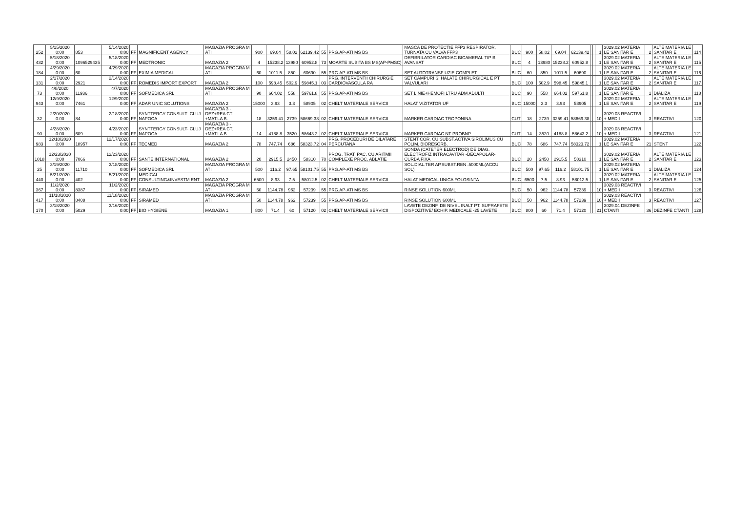| 252 | 5/15/2020 0:00 | 853 | 5/14/2020 0:00 | FF | MAGNIFICENT AGENCY | MAGAZIA PROGRA M ATI | 900 | 69.04 | 58.02 | 62139.42 | 55 | PRG.AP-ATI MS BS | MASCA DE PROTECTIE FFP3 RESPIRATOR, TURNATA CU VALVA FFP3 | BUC | 900 | 58.02 | 69.04 | 62139.42 | | | 1 | 3029.02 MATERIA LE SANITAR E | 2 | ALTE MATERIA LE SANITAR E | 114 |
| 432 | 5/18/2020 0:00 | 1096529435 | 5/18/2020 0:00 | FF | MEDTRONIC | MAGAZIA 2 | 4 | 15238.2 | 13980 | 60952.8 | 73 | MOARTE SUBITA BS MS(AP-PMSC) | DEFIBRILATOR CARDIAC BICAMERAL TIP B AVANSAT | BUC | 4 | 13980 | 15238.2 | 60952.8 | | | 1 | 3029.02 MATERIA LE SANITAR E | 2 | ALTE MATERIA LE SANITAR E | 115 |
| 184 | 4/29/2020 0:00 | 60 | 4/29/2020 0:00 | FF | EXIMIA MEDICAL | MAGAZIA PROGRA M ATI | 60 | 1011.5 | 850 | 60690 | 55 | PRG.AP-ATI MS BS | SET AUTOTRANSF UZIE COMPLET | BUC | 60 | 850 | 1011.5 | 60690 | | | 1 | 3029.02 MATERIA LE SANITAR E | 2 | ALTE MATERIA LE SANITAR E | 116 |
| 131 | 2/17/2020 0:00 | 2921 | 2/14/2020 0:00 | FF | ROMEDIS IMPORT EXPORT | MAGAZIA 2 | 100 | 598.45 | 502.9 | 59845.1 | 03 | PRG. INTERVENTII CHIRURGIE CARDIOVASCULA RA | SET CAMPURI SI HALATE CHIRURGICAL E PT. VALVULARI | BUC | 100 | 502.9 | 598.45 | 59845.1 | | | 1 | 3029.02 MATERIA LE SANITAR E | 2 | ALTE MATERIA LE SANITAR E | 117 |
| 73 | 4/8/2020 0:00 | 11936 | 4/7/2020 0:00 | FF | SOFMEDICA SRL | MAGAZIA PROGRA M ATI | 90 | 664.02 | 558 | 59761.8 | 55 | PRG.AP-ATI MS BS | SET LINIE+HEMOFI LTRU ADM ADULTI | BUC | 90 | 558 | 664.02 | 59761.8 | | | 1 | 3029.02 MATERIA LE SANITAR E | 1 | DIALIZA | 118 |
| 943 | 12/9/2020 0:00 | 7461 | 12/9/2020 0:00 | FF | ADAR UNIC SOLUTIONS | MAGAZIA 2 | 15000 | 3.93 | 3.3 | 58905 | 02 | CHELT MATERIALE SERVICII | HALAT VIZITATOR UF | BUC | 15000 | 3.3 | 3.93 | 58905 | | | 1 | 3029.02 MATERIA LE SANITAR E | 2 | ALTE MATERIA LE SANITAR E | 119 |
| 32 | 2/20/2020 0:00 | 84 | 2/18/2020 0:00 | FF | SYNTTERGY CONSULT- CLUJ NAPOCA | MAGAZIA 3 - DEZ+REA CT. +MAT.LA B. | 18 | 3259.41 | 2739 | 58669.38 | 02 | CHELT MATERIALE SERVICII | MARKER CARDIAC TROPONINA | CUT | 18 | 2739 | 3259.41 | 58669.38 | | | 10 | 3029.03 REACTIVI + MEDII | 3 | REACTIVI | 120 |
| 90 | 4/28/2020 0:00 | 609 | 4/23/2020 0:00 | FF | SYNTTERGY CONSULT- CLUJ NAPOCA | MAGAZIA 3 - DEZ+REA CT. +MAT.LA B. | 14 | 4188.8 | 3520 | 58643.2 | 02 | CHELT MATERIALE SERVICII | MARKER CARDIAC NT-PROBNP | CUT | 14 | 3520 | 4188.8 | 58643.2 | | | 10 | 3029.03 REACTIVI + MEDII | 3 | REACTIVI | 121 |
| 983 | 12/18/2020 0:00 | 18957 | 12/17/2020 0:00 | FF | TECMED | MAGAZIA 2 | 78 | 747.74 | 686 | 58323.72 | 04 | PRG. PROCEDURI DE DILATARE PERCUTANA | STENT COR. CU SUBST.ACTIVA SIROLIMUS CU POLIM. BIORESORB. | BUC | 78 | 686 | 747.74 | 58323.72 | | | 1 | 3029.02 MATERIA LE SANITAR E | 21 | STENT | 122 |
| 1018 | 12/23/2020 0:00 | 7066 | 12/23/2020 0:00 | FF | SANTE INTERNATIONAL | MAGAZIA 2 | 20 | 2915.5 | 2450 | 58310 | 70 | PROG. TRAT. PAC. CU ARITMII COMPLEXE PROC. ABLATIE | SONDA (CATETER ELECTROD) DE DIAG. ELECTROFIZ INTRACAVITAR -DECAPOLAR-CURBA FIXA | BUC | 20 | 2450 | 2915.5 | 58310 | | | 1 | 3029.02 MATERIA LE SANITAR E | 2 | ALTE MATERIA LE SANITAR E | 123 |
| 25 | 3/19/2020 0:00 | 11710 | 3/18/2020 0:00 | FF | SOFMEDICA SRL | MAGAZIA PROGRA M ATI | 500 | 116.2 | 97.65 | 58101.75 | 55 | PRG.AP-ATI MS BS | SOL.DIAL.TER AP.SUBST.REN .5000ML(ACCU SOL) | BUC | 500 | 97.65 | 116.2 | 58101.75 | | | 1 | 3029.02 MATERIA LE SANITAR E | 1 | DIALIZA | 124 |
| 440 | 5/21/2020 0:00 | 402 | 5/21/2020 0:00 | FF | MEDICAL CONSULTING&INVESTM ENT | MAGAZIA 2 | 6500 | 8.93 | 7.5 | 58012.5 | 02 | CHELT MATERIALE SERVICII | HALAT MEDICAL UNICA FOLOSINTA | BUC | 6500 | 7.5 | 8.93 | 58012.5 | | | 1 | 3029.02 MATERIA LE SANITAR E | 2 | ALTE MATERIA LE SANITAR E | 125 |
| 367 | 11/2/2020 0:00 | 8387 | 11/2/2020 0:00 | FF | SIRAMED | MAGAZIA PROGRA M ATI | 50 | 1144.78 | 962 | 57239 | 55 | PRG.AP-ATI MS BS | RINSE SOLUTION 600ML | BUC | 50 | 962 | 1144.78 | 57239 | | | 10 | 3029.03 REACTIVI + MEDII | 3 | REACTIVI | 126 |
| 417 | 11/18/2020 0:00 | 8408 | 11/18/2020 0:00 | FF | SIRAMED | MAGAZIA PROGRA M ATI | 50 | 1144.78 | 962 | 57239 | 55 | PRG.AP-ATI MS BS | RINSE SOLUTION 600ML | BUC | 50 | 962 | 1144.78 | 57239 | | | 10 | 3029.03 REACTIVI + MEDII | 3 | REACTIVI | 127 |
| 170 | 3/18/2020 0:00 | 5029 | 3/16/2020 0:00 | FF | BIO HYGIENE | MAGAZIA 1 | 800 | 71.4 | 60 | 57120 | 02 | CHELT MATERIALE SERVICII | LAVETE DEZINF. DE NIVEL INALT PT. SUPRAFETE DISPOZITIVE/ ECHIP. MEDICALE -25 LAVETE | BUC | 800 | 60 | 71.4 | 57120 | | | 21 | 3029.04 DEZINFE CTANTI | 36 | DEZINFE CTANTI | 128 |